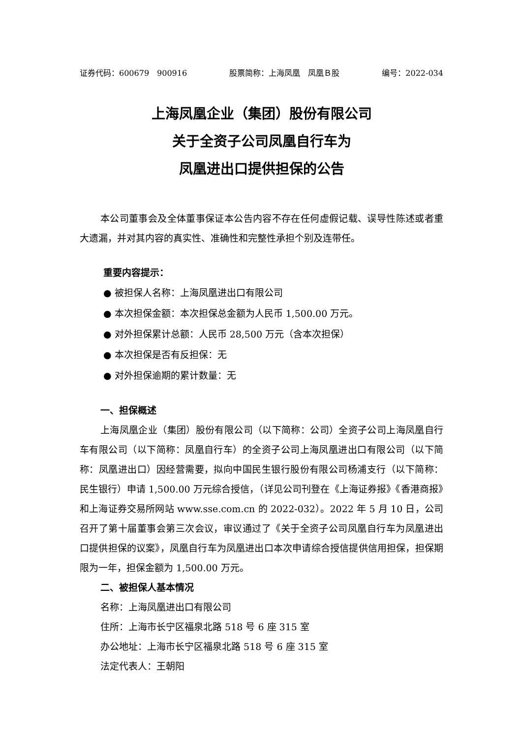证券代码：600679　900916 股票简称：上海凤凰　凤凰Ｂ股 编号：2022-034
上海凤凰企业（集团）股份有限公司
关于全资子公司凤凰自行车为
凤凰进出口提供担保的公告
本公司董事会及全体董事保证本公告内容不存在任何虚假记载、误导性陈述或者重大遗漏，并对其内容的真实性、准确性和完整性承担个别及连带任。
重要内容提示：
● 被担保人名称：上海凤凰进出口有限公司
● 本次担保金额：本次担保总金额为人民币 1,500.00 万元。
● 对外担保累计总额：人民币 28,500 万元（含本次担保）
● 本次担保是否有反担保：无
● 对外担保逾期的累计数量：无
一、担保概述
上海凤凰企业（集团）股份有限公司（以下简称：公司）全资子公司上海凤凰自行车有限公司（以下简称：凤凰自行车）的全资子公司上海凤凰进出口有限公司（以下简称：凤凰进出口）因经营需要，拟向中国民生银行股份有限公司杨浦支行（以下简称：民生银行）申请 1,500.00 万元综合授信，（详见公司刊登在《上海证券报》《香港商报》和上海证券交易所网站 www.sse.com.cn 的 2022-032）。2022 年 5 月 10 日，公司召开了第十届董事会第三次会议，审议通过了《关于全资子公司凤凰自行车为凤凰进出口提供担保的议案》，凤凰自行车为凤凰进出口本次申请综合授信提供信用担保，担保期限为一年，担保金额为 1,500.00 万元。
二、被担保人基本情况
名称：上海凤凰进出口有限公司
住所：上海市长宁区福泉北路 518 号 6 座 315 室
办公地址：上海市长宁区福泉北路 518 号 6 座 315 室
法定代表人：王朝阳